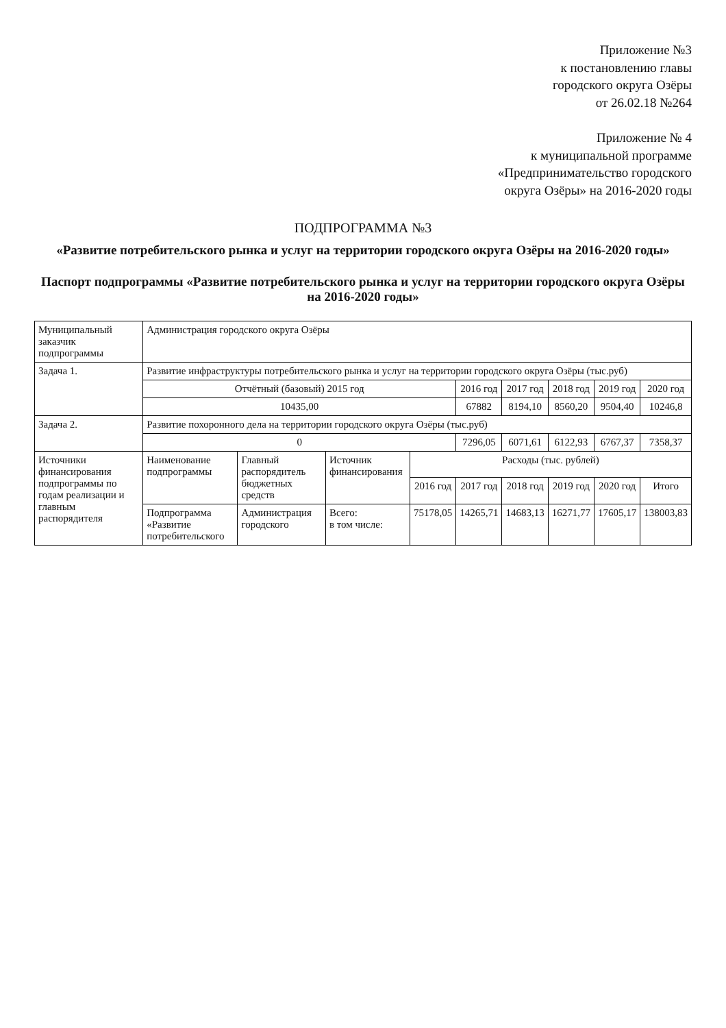Приложение №3
к постановлению главы
городского округа Озёры
от 26.02.18 №264
Приложение № 4
к муниципальной программе
«Предприниматель­ство городского
округа Озёры» на 2016-2020 годы
ПОДПРОГРАММА №3
«Развитие потребительского рынка и услуг на территории городского округа Озёры на 2016-2020 годы»
Паспорт подпрограммы «Развитие потребительского рынка и услуг на территории городского округа Озёры на 2016-2020 годы»
| Муниципальный заказчик подпрограммы | Администрация городского округа Озёры | | | | | | | | |
| Задача 1. | Развитие инфраструктуры потребительского рынка и услуг на территории городского округа Озёры (тыс.руб) | | | | | | | | |
| | Отчётный (базовый) 2015 год | | | | 2016 год | 2017 год | 2018 год | 2019 год | 2020 год |
| | 10435,00 | | | | 67882 | 8194,10 | 8560,20 | 9504,40 | 10246,8 |
| Задача 2. | Развитие похоронного дела на территории городского округа Озёры (тыс.руб) | | | | | | | | |
| | 0 | | | | 7296,05 | 6071,61 | 6122,93 | 6767,37 | 7358,37 |
| Источники финансирования подпрограммы по годам реализации и главным распорядителя | Наименование подпрограммы | Главный распорядитель бюджетных средств | Источник финансирования | Расходы (тыс. рублей) | | | | | |
| | | | | 2016 год | 2017 год | 2018 год | 2019 год | 2020 год | Итого |
| | Подпрограмма «Развитие потребительского | Администрация городского | Всего: в том числе: | 75178,05 | 14265,71 | 14683,13 | 16271,77 | 17605,17 | 138003,83 |